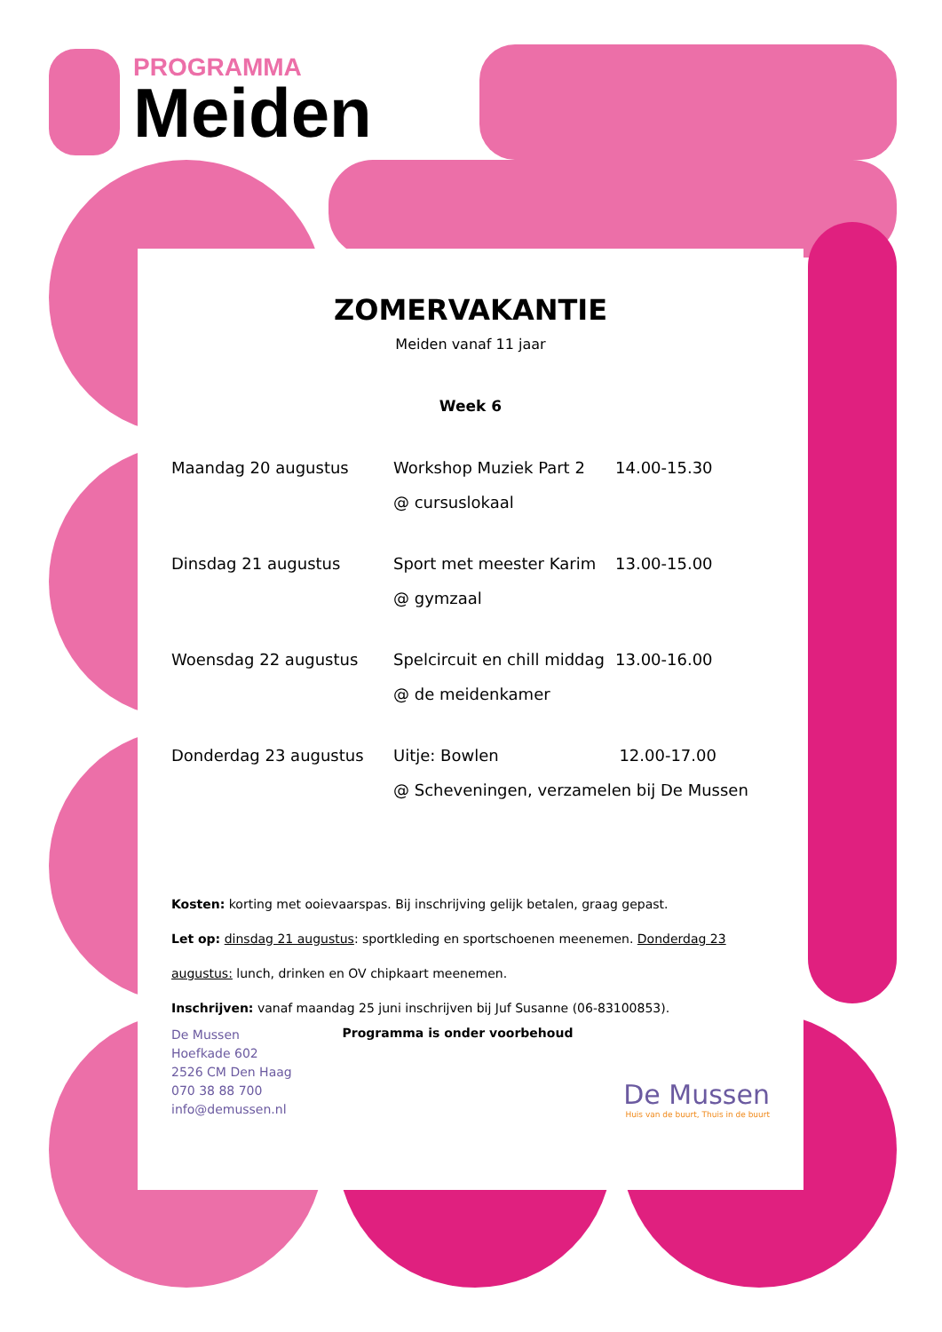PROGRAMMA
Meiden
ZOMERVAKANTIE
Meiden vanaf 11 jaar
Week 6
| Maandag 20 augustus | Workshop Muziek Part 2 @ cursuslokaal | 14.00-15.30 |
| Dinsdag 21 augustus | Sport met meester Karim @ gymzaal | 13.00-15.00 |
| Woensdag 22 augustus | Spelcircuit en chill middag @ de meidenkamer | 13.00-16.00 |
| Donderdag 23 augustus | Uitje: Bowlen 12.00-17.00 @ Scheveningen, verzamelen bij De Mussen | |
Kosten: korting met ooievaarspas. Bij inschrijving gelijk betalen, graag gepast.
Let op: dinsdag 21 augustus: sportkleding en sportschoenen meenemen. Donderdag 23 augustus: lunch, drinken en OV chipkaart meenemen.
Inschrijven: vanaf maandag 25 juni inschrijven bij Juf Susanne (06-83100853).
De Mussen
Hoefkade 602
2526 CM Den Haag
070 38 88 700
info@demussen.nl
Programma is onder voorbehoud
De Mussen
Huis van de buurt, Thuis in de buurt